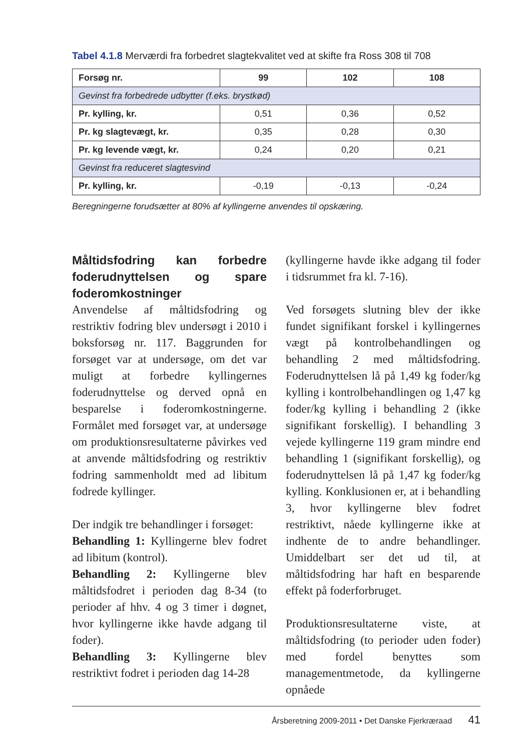Tabel 4.1.8 Merværdi fra forbedret slagtekvalitet ved at skifte fra Ross 308 til 708
| Forsøg nr. | 99 | 102 | 108 |
| --- | --- | --- | --- |
| Gevinst fra forbedrede udbytter (f.eks. brystkød) | | | |
| Pr. kylling, kr. | 0,51 | 0,36 | 0,52 |
| Pr. kg slagtevægt, kr. | 0,35 | 0,28 | 0,30 |
| Pr. kg levende vægt, kr. | 0,24 | 0,20 | 0,21 |
| Gevinst fra reduceret slagtesvind | | | |
| Pr. kylling, kr. | -0,19 | -0,13 | -0,24 |
Beregningerne forudsætter at 80% af kyllingerne anvendes til opskæring.
Måltidsfodring kan forbedre foderudnyttelsen og spare foderomkostninger
Anvendelse af måltidsfodring og restriktiv fodring blev undersøgt i 2010 i boksforsøg nr. 117. Baggrunden for forsøget var at undersøge, om det var muligt at forbedre kyllingernes foderudnyttelse og derved opnå en besparelse i foderomkostningerne. Formålet med forsøget var, at undersøge om produktionsresultaterne påvirkes ved at anvende måltidsfodring og restriktiv fodring sammenholdt med ad libitum fodrede kyllinger.
Der indgik tre behandlinger i forsøget:
Behandling 1: Kyllingerne blev fodret ad libitum (kontrol).
Behandling 2: Kyllingerne blev måltidsfodret i perioden dag 8-34 (to perioder af hhv. 4 og 3 timer i døgnet, hvor kyllingerne ikke havde adgang til foder).
Behandling 3: Kyllingerne blev restriktivt fodret i perioden dag 14-28
(kyllingerne havde ikke adgang til foder i tidsrummet fra kl. 7-16).
Ved forsøgets slutning blev der ikke fundet signifikant forskel i kyllingernes vægt på kontrolbehandlingen og behandling 2 med måltidsfodring. Foderudnyttelsen lå på 1,49 kg foder/kg kylling i kontrolbehandlingen og 1,47 kg foder/kg kylling i behandling 2 (ikke signifikant forskellig). I behandling 3 vejede kyllingerne 119 gram mindre end behandling 1 (signifikant forskellig), og foderudnyttelsen lå på 1,47 kg foder/kg kylling. Konklusionen er, at i behandling 3, hvor kyllingerne blev fodret restriktivt, nåede kyllingerne ikke at indhente de to andre behandlinger. Umiddelbart ser det ud til, at måltidsfodring har haft en besparende effekt på foderforbruget.
Produktionsresultaterne viste, at måltidsfodring (to perioder uden foder) med fordel benyttes som managementmetode, da kyllingerne opnåede
Årsberetning 2009-2011 • Det Danske Fjerkræraad 41